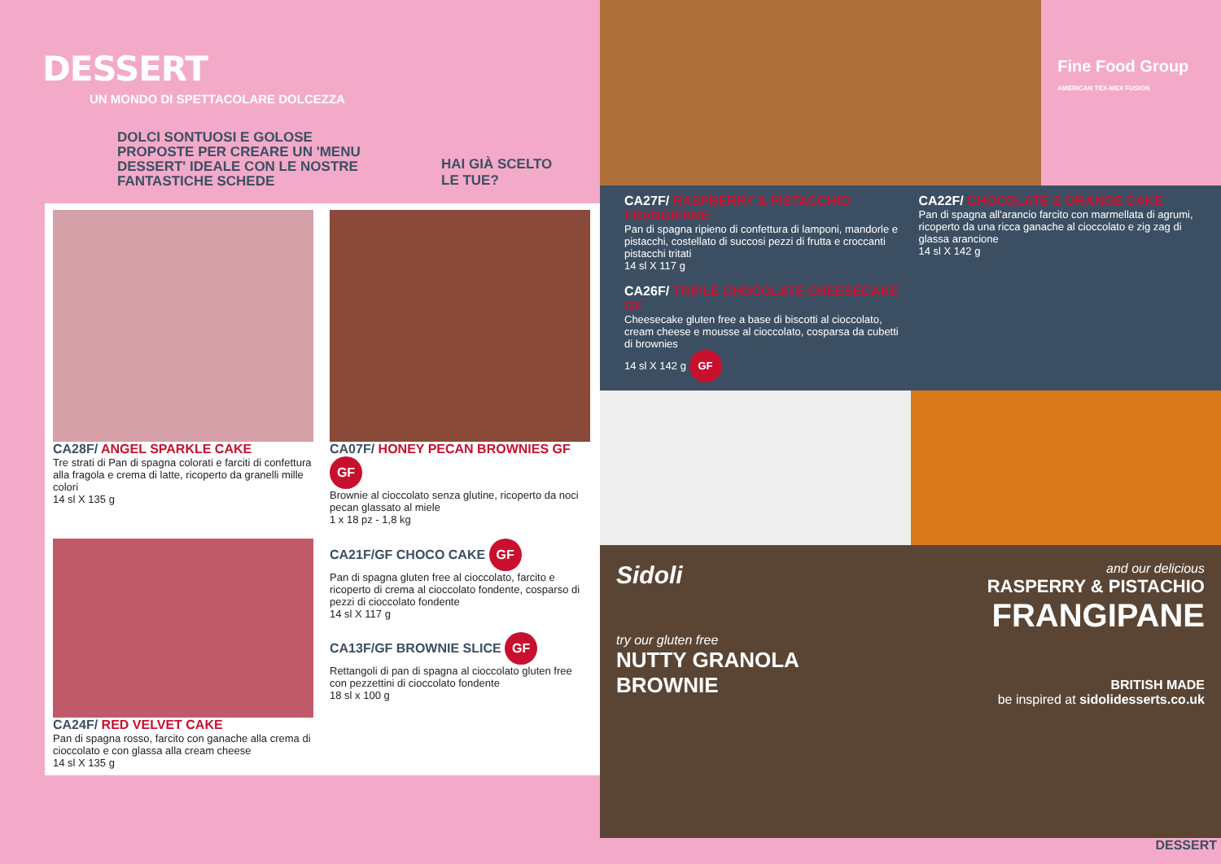DESSERT
UN MONDO DI SPETTACOLARE DOLCEZZA
DOLCI SONTUOSI E GOLOSE PROPOSTE PER CREARE UN 'MENU DESSERT' IDEALE CON LE NOSTRE FANTASTICHE SCHEDE
HAI GIÀ SCELTO
LE TUE?
CA28F/ ANGEL SPARKLE CAKE
Tre strati di Pan di spagna colorati e farciti di confettura alla fragola e crema di latte, ricoperto da granelli mille colori
14 sl X 135 g
CA07F/ HONEY PECAN BROWNIES GF GF
Brownie al cioccolato senza glutine, ricoperto da noci pecan glassato al miele
1 x 18 pz - 1,8 kg
CA24F/ RED VELVET CAKE
Pan di spagna rosso, farcito con ganache alla crema di cioccolato e con glassa alla cream cheese
14 sl X 135 g
CA21F/GF CHOCO CAKE GF
Pan di spagna gluten free al cioccolato, farcito e ricoperto di crema al cioccolato fondente, cosparso di pezzi di cioccolato fondente
14 sl X 117 g
CA13F/GF BROWNIE SLICE GF
Rettangoli di pan di spagna al cioccolato gluten free con pezzettini di cioccolato fondente
18 sl x 100 g
Fine Food Group
AMERICAN TEX-MEX FUSION
CA27F/ RASPBERRY & PISTACCHIO FRANGIPANE
Pan di spagna ripieno di confettura di lamponi, mandorle e pistacchi, costellato di succosi pezzi di frutta e croccanti pistacchi tritati
14 sl X 117 g
CA26F/ TRIPLE CHOCOLATE CHEESECAKE GF
Cheesecake gluten free a base di biscotti al cioccolato, cream cheese e mousse al cioccolato, cosparsa da cubetti di brownies
14 sl X 142 g GF
CA22F/ CHOCOLATE & ORANGE CAKE
Pan di spagna all'arancio farcito con marmellata di agrumi, ricoperto da una ricca ganache al cioccolato e zig zag di glassa arancione
14 sl X 142 g
Sidoli
try our gluten free
NUTTY GRANOLA
BROWNIE
and our delicious
RASPERRY & PISTACHIO
FRANGIPANE
BRITISH MADE
be inspired at sidolidesserts.co.uk
DESSERT